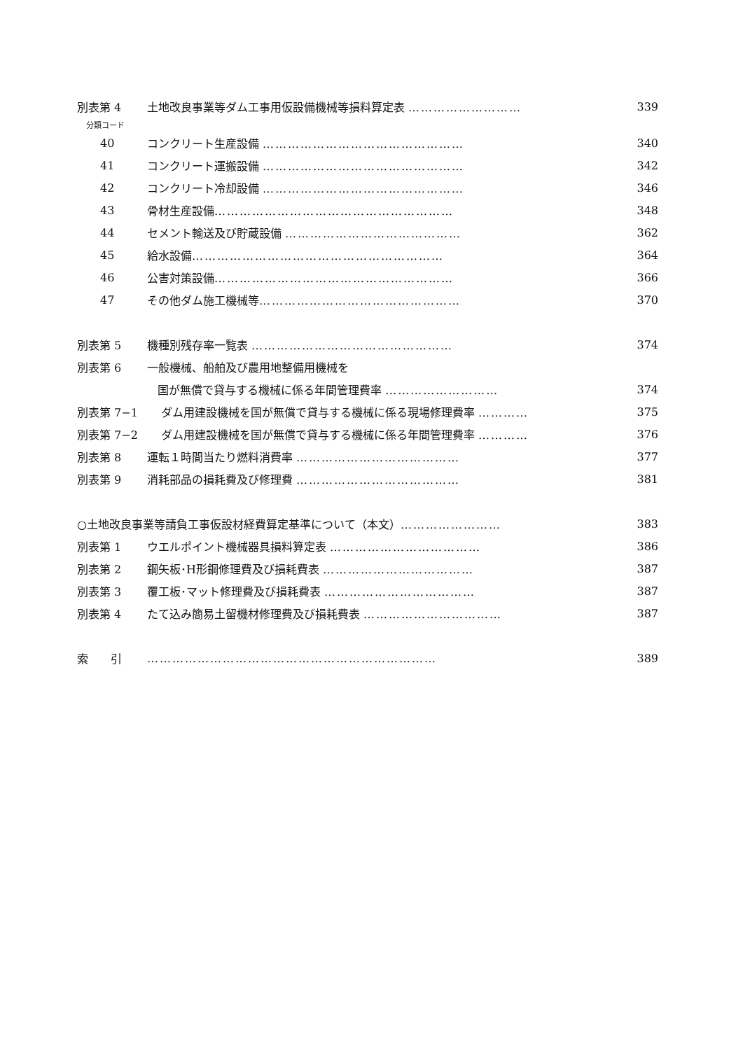別表第 4
土地改良事業等ダム工事用仮設備機械等損料算定表 ………………………
339
分類コード
40
コンクリート生産設備 …………………………………………
340
41
コンクリート運搬設備 …………………………………………
342
42
コンクリート冷却設備 …………………………………………
346
43 骨材生産設備………………………………………………… 348
44
セメント輸送及び貯蔵設備 ……………………………………
362
45 給水設備…………………………………………………… 364
46 公害対策設備………………………………………………… 366
47
その他ダム施工機械等…………………………………………
370
別表第 5
機種別残存率一覧表 …………………………………………
374
別表第 6 一般機械、船舶及び農用地整備用機械を
国が無償で貸与する機械に係る年間管理費率 ………………………
374
別表第 7−1
ダム用建設機械を国が無償で貸与する機械に係る現場修理費率 …………
375
別表第 7−2
ダム用建設機械を国が無償で貸与する機械に係る年間管理費率 …………
376
別表第 8
運転１時間当たり燃料消費率 …………………………………
377
別表第 9
消耗部品の損耗費及び修理費 …………………………………
381
○土地改良事業等請負工事仮設材経費算定基準について（本文）……………………
383
別表第 1
ウエルポイント機械器具損料算定表 ………………………………
386
別表第 2
鋼矢板･H形鋼修理費及び損耗費表 ………………………………
387
別表第 3
覆工板･マット修理費及び損耗費表 ………………………………
387
別表第 4
たて込み簡易土留機材修理費及び損耗費表 ……………………………
387
索　　引 …………………………………………………………… 389